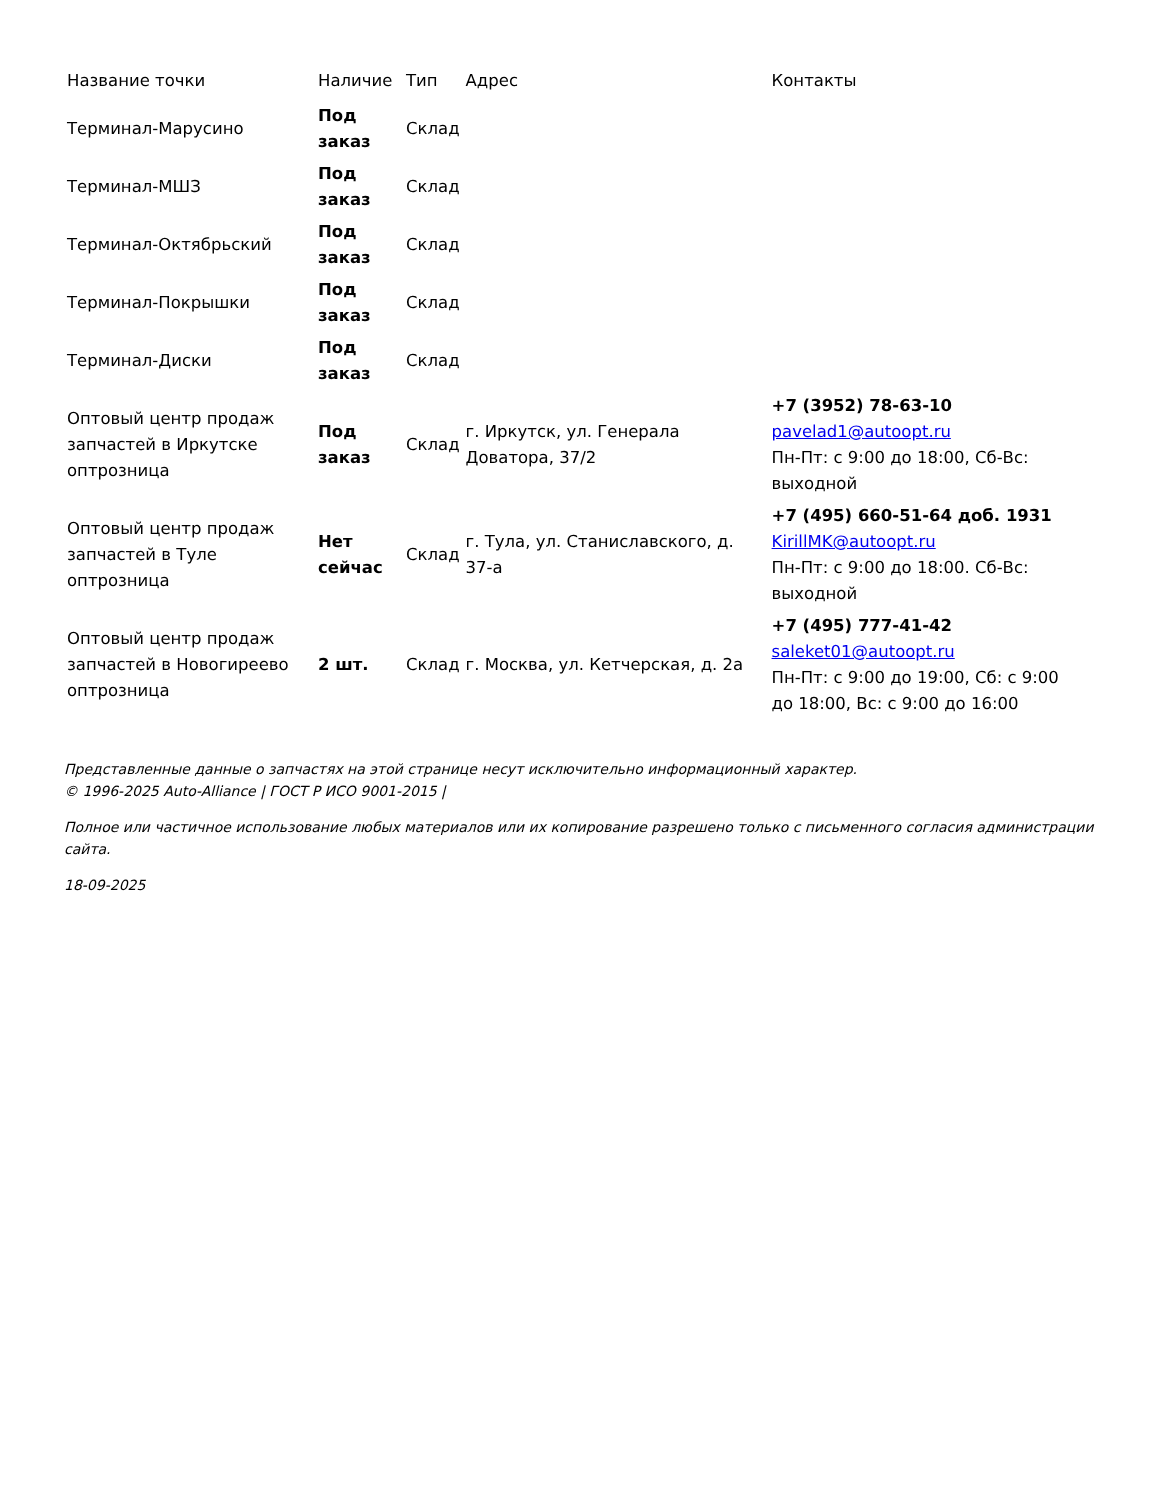| Название точки | Наличие | Тип | Адрес | Контакты |
| --- | --- | --- | --- | --- |
| Терминал-Марусино | Под заказ | Склад | | |
| Терминал-МШЗ | Под заказ | Склад | | |
| Терминал-Октябрьский | Под заказ | Склад | | |
| Терминал-Покрышки | Под заказ | Склад | | |
| Терминал-Диски | Под заказ | Склад | | |
| Оптовый центр продаж запчастей в Иркутске оптрозница | Под заказ | Склад | г. Иркутск, ул. Генерала Доватора, 37/2 | +7 (3952) 78-63-10 pavelad1@autoopt.ru Пн-Пт: с 9:00 до 18:00, Сб-Вс: выходной |
| Оптовый центр продаж запчастей в Туле оптрозница | Нет сейчас | Склад | г. Тула, ул. Станиславского, д. 37-а | +7 (495) 660-51-64 доб. 1931 KirillMK@autoopt.ru Пн-Пт: с 9:00 до 18:00. Сб-Вс: выходной |
| Оптовый центр продаж запчастей в Новогиреево оптрозница | 2 шт. | Склад | г. Москва, ул. Кетчерская, д. 2а | +7 (495) 777-41-42 saleket01@autoopt.ru Пн-Пт: с 9:00 до 19:00, Сб: с 9:00 до 18:00, Вс: с 9:00 до 16:00 |
Представленные данные о запчастях на этой странице несут исключительно информационный характер.
© 1996-2025 Auto-Alliance | ГОСТ Р ИСО 9001-2015 |
Полное или частичное использование любых материалов или их копирование разрешено только с письменного согласия администрации сайта.
18-09-2025